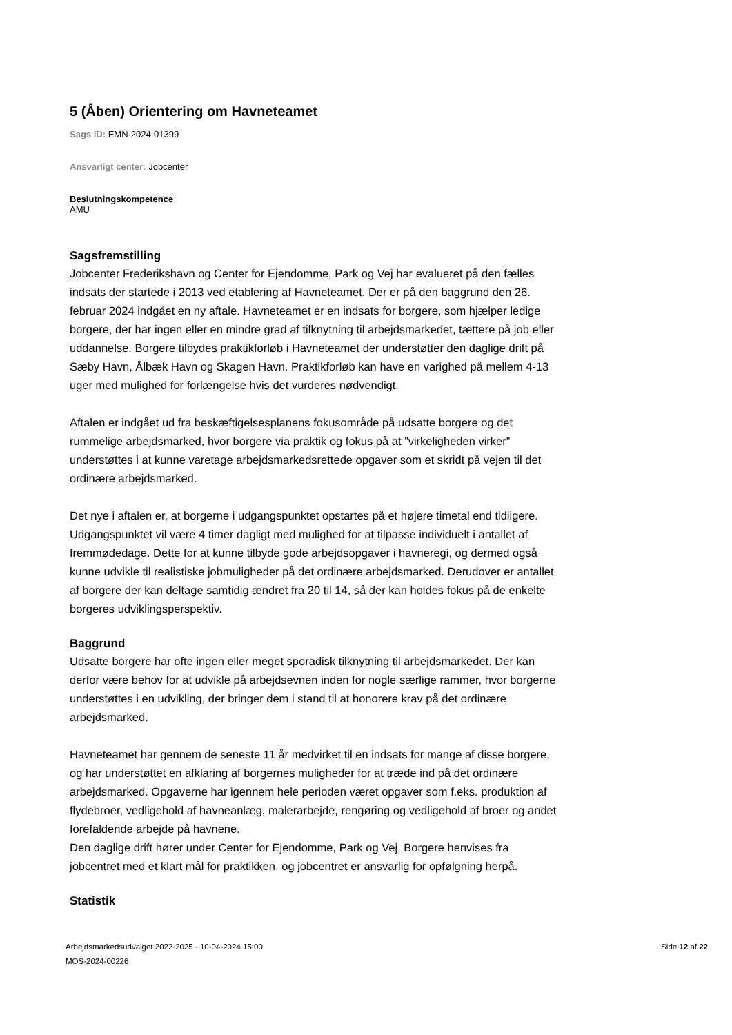5 (Åben) Orientering om Havneteamet
Sags ID: EMN-2024-01399
Ansvarligt center: Jobcenter
Beslutningskompetence
AMU
Sagsfremstilling
Jobcenter Frederikshavn og Center for Ejendomme, Park og Vej har evalueret på den fælles indsats der startede i 2013 ved etablering af Havneteamet. Der er på den baggrund den 26. februar 2024 indgået en ny aftale. Havneteamet er en indsats for borgere, som hjælper ledige borgere, der har ingen eller en mindre grad af tilknytning til arbejdsmarkedet, tættere på job eller uddannelse. Borgere tilbydes praktikforløb i Havneteamet der understøtter den daglige drift på Sæby Havn, Ålbæk Havn og Skagen Havn. Praktikforløb kan have en varighed på mellem 4-13 uger med mulighed for forlængelse hvis det vurderes nødvendigt.
Aftalen er indgået ud fra beskæftigelsesplanens fokusområde på udsatte borgere og det rummelige arbejdsmarked, hvor borgere via praktik og fokus på at ”virkeligheden virker” understøttes i at kunne varetage arbejdsmarkedsrettede opgaver som et skridt på vejen til det ordinære arbejdsmarked.
Det nye i aftalen er, at borgerne i udgangspunktet opstartes på et højere timetal end tidligere. Udgangspunktet vil være 4 timer dagligt med mulighed for at tilpasse individuelt i antallet af fremmødedage. Dette for at kunne tilbyde gode arbejdsopgaver i havneregi, og dermed også kunne udvikle til realistiske jobmuligheder på det ordinære arbejdsmarked. Derudover er antallet af borgere der kan deltage samtidig ændret fra 20 til 14, så der kan holdes fokus på de enkelte borgeres udviklingsperspektiv.
Baggrund
Udsatte borgere har ofte ingen eller meget sporadisk tilknytning til arbejdsmarkedet. Der kan derfor være behov for at udvikle på arbejdsevnen inden for nogle særlige rammer, hvor borgerne understøttes i en udvikling, der bringer dem i stand til at honorere krav på det ordinære arbejdsmarked.
Havneteamet har gennem de seneste 11 år medvirket til en indsats for mange af disse borgere, og har understøttet en afklaring af borgernes muligheder for at træde ind på det ordinære arbejdsmarked. Opgaverne har igennem hele perioden været opgaver som f.eks. produktion af flydebroer, vedligehold af havneanlæg, malerarbejde, rengøring og vedligehold af broer og andet forefaldende arbejde på havnene.
Den daglige drift hører under Center for Ejendomme, Park og Vej. Borgere henvises fra jobcentret med et klart mål for praktikken, og jobcentret er ansvarlig for opfølgning herpå.
Statistik
Arbejdsmarkedsudvalget 2022-2025 - 10-04-2024 15:00
MOS-2024-00226
Side 12 af 22